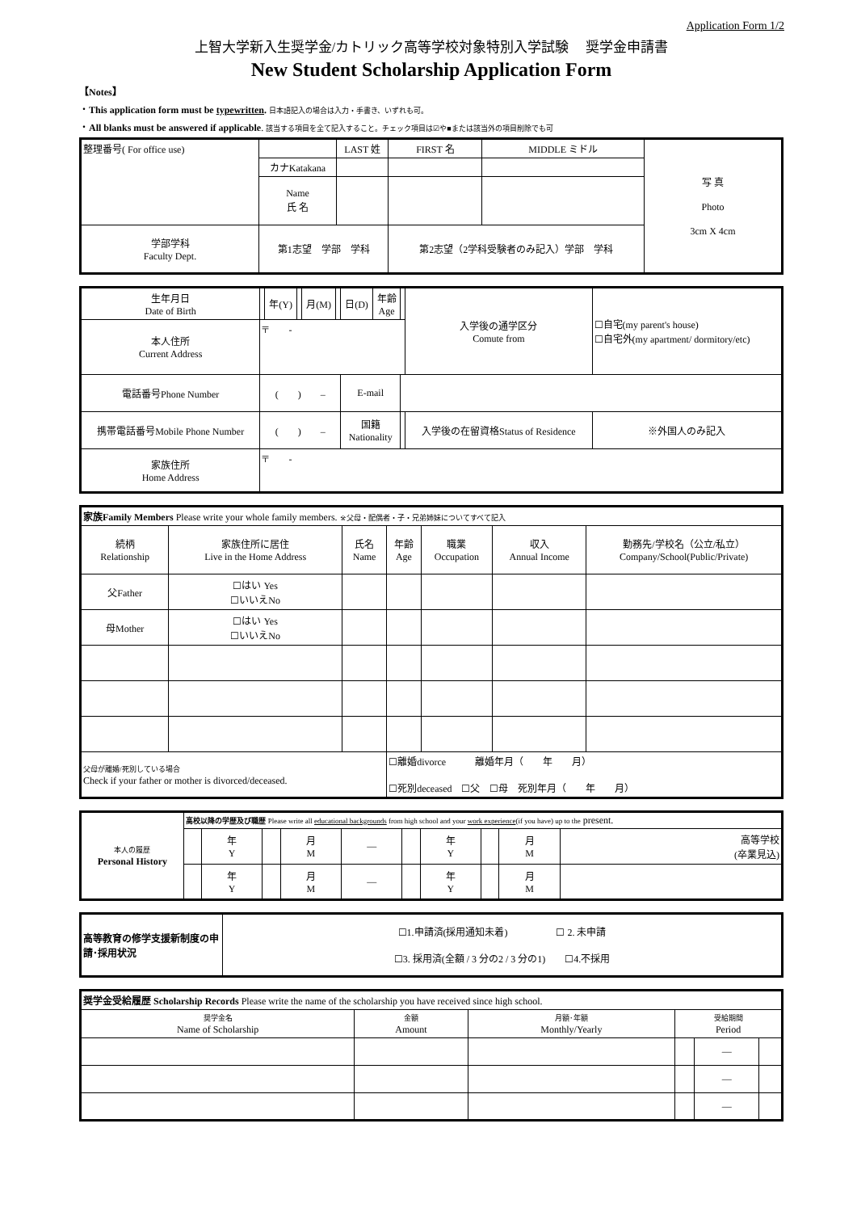Application Form 1/2
上智大学新入生奨学金/カトリック高等学校対象特別入学試験　 奨学金申請書
New Student Scholarship Application Form
【Notes】
・This application form must be typewritten. 日本語記入の場合は入力・手書き、いずれも可。
・All blanks must be answered if applicable. 該当する項目を全て記入すること。チェック項目は☑や■または該当外の項目削除でも可
| 整理番号( For office use) | | LAST 姓 | FIRST 名 | MIDDLE ミドル | 写 真 Photo 3cm X 4cm |
| | カナKatakana | | | | |
| | Name 氏 名 | | | | |
| 学部学科 Faculty Dept. | 第1志望 学部 学科 | | 第2志望（2学科受験者のみ記入）学部 学科 | | |
| 生年月日 Date of Birth | | 年(Y) | | 月(M) | | 日(D) | 年齢 Age | | 入学後の通学区分 Comute from | ☐自宅(my parent's house) ☐自宅外(my apartment/ dormitory/etc) |
| 本人住所 Current Address | 〒 - | | | | | | | | | |
| 電話番号Phone Number | ( ) – | | | | | E-mail | | | | |
| 携帯電話番号Mobile Phone Number | ( ) – | | | | | 国籍 Nationality | | | 入学後の在留資格Status of Residence | ※外国人のみ記入 |
| 家族住所 Home Address | 〒 - | | | | | | | | | |
| 家族Family Members Please write your whole family members. ※父母・配偶者・子・兄弟姉妹についてすべて記入 | | | | | | |
| 続柄 Relationship | 家族住所に居住 Live in the Home Address | 氏名 Name | 年齢 Age | 職業 Occupation | 収入 Annual Income | 勤務先/学校名（公立/私立） Company/School(Public/Private) |
| 父Father | ☐はい Yes ☐いいえNo | | | | | |
| 母Mother | ☐はい Yes ☐いいえNo | | | | | |
| 父母が離婚/死別している場合 Check if your father or mother is divorced/deceased. | | | ☐離婚divorce 離婚年月（ 年 月） ☐死別deceased ☐父 ☐母 死別年月（ 年 月） | | | |
| 本人の履歴 Personal History | 高校以降の学歴及び職歴 Please write all educational backgrounds from high school and your work experience (if you have) up to the present. | | | | | | | | | |
| | | 年 Y | | 月 M | — | | 年 Y | | 月 M | 高等学校 (卒業見込) |
| | | 年 Y | | 月 M | — | | 年 Y | | 月 M | |
| 高等教育の修学支援新制度の申請･採用状況 | ☐1.申請済(採用通知未着) ☐ 2. 未申請 ☐3. 採用済(全額 / 3 分の2 / 3 分の1) ☐4.不採用 |
| 奨学金受給履歴 Scholarship Records Please write the name of the scholarship you have received since high school. | | | | | |
| 奨学金名 Name of Scholarship | 金額 Amount | 月額･年額 Monthly/Yearly | 受給期間 Period | | |
| | | | | — | |
| | | | | — | |
| | | | | — | |